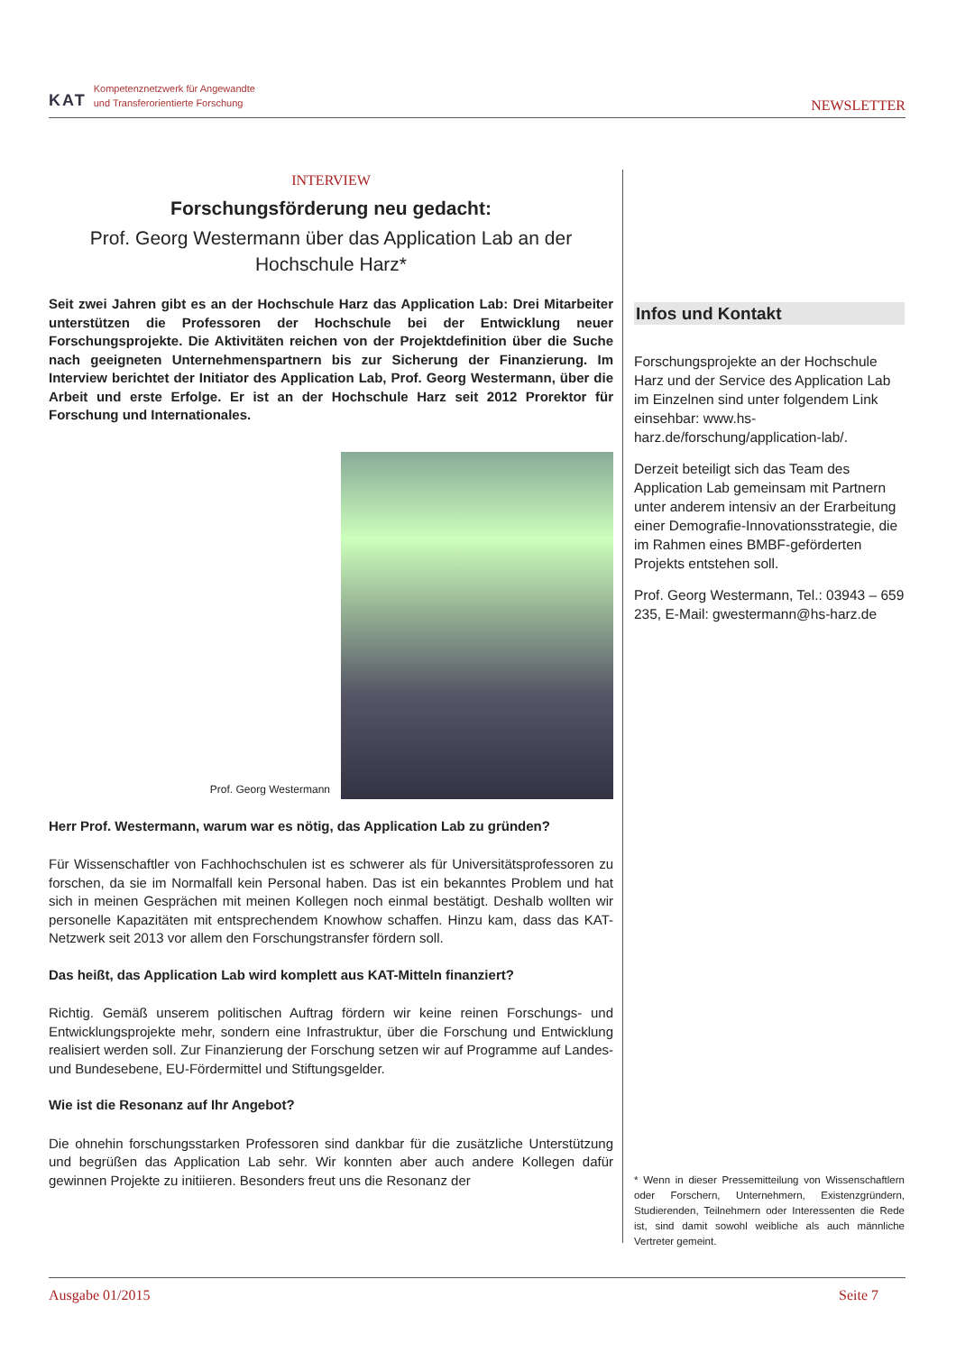KAT Kompetenznetzwerk für Angewandte
und Transferorientierte Forschung
NEWSLETTER
INTERVIEW
Forschungsförderung neu gedacht:
Prof. Georg Westermann über das Application Lab an der Hochschule Harz*
Seit zwei Jahren gibt es an der Hochschule Harz das Application Lab: Drei Mitarbeiter unterstützen die Professoren der Hochschule bei der Entwicklung neuer Forschungsprojekte. Die Aktivitäten reichen von der Projektdefinition über die Suche nach geeigneten Unternehmenspartnern bis zur Sicherung der Finanzierung. Im Interview berichtet der Initiator des Application Lab, Prof. Georg Westermann, über die Arbeit und erste Erfolge. Er ist an der Hochschule Harz seit 2012 Prorektor für Forschung und Internationales.
Prof. Georg Westermann
Herr Prof. Westermann, warum war es nötig, das Application Lab zu gründen?
Für Wissenschaftler von Fachhochschulen ist es schwerer als für Universitätsprofessoren zu forschen, da sie im Normalfall kein Personal haben. Das ist ein bekanntes Problem und hat sich in meinen Gesprächen mit meinen Kollegen noch einmal bestätigt. Deshalb wollten wir personelle Kapazitäten mit entsprechendem Knowhow schaffen. Hinzu kam, dass das KAT-Netzwerk seit 2013 vor allem den Forschungstransfer fördern soll.
Das heißt, das Application Lab wird komplett aus KAT-Mitteln finanziert?
Richtig. Gemäß unserem politischen Auftrag fördern wir keine reinen Forschungs- und Entwicklungsprojekte mehr, sondern eine Infrastruktur, über die Forschung und Entwicklung realisiert werden soll. Zur Finanzierung der Forschung setzen wir auf Programme auf Landes- und Bundesebene, EU-Fördermittel und Stiftungsgelder.
Wie ist die Resonanz auf Ihr Angebot?
Die ohnehin forschungsstarken Professoren sind dankbar für die zusätzliche Unterstützung und begrüßen das Application Lab sehr. Wir konnten aber auch andere Kollegen dafür gewinnen Projekte zu initiieren. Besonders freut uns die Resonanz der
Infos und Kontakt
Forschungsprojekte an der Hochschule Harz und der Service des Application Lab im Einzelnen sind unter folgendem Link einsehbar: www.hs-harz.de/forschung/application-lab/.
Derzeit beteiligt sich das Team des Application Lab gemeinsam mit Partnern unter anderem intensiv an der Erarbeitung einer Demografie-Innovationsstrategie, die im Rahmen eines BMBF-geförderten Projekts entstehen soll.
Prof. Georg Westermann, Tel.: 03943 – 659 235, E-Mail: gwestermann@hs-harz.de
* Wenn in dieser Pressemitteilung von Wissenschaftlern oder Forschern, Unternehmern, Existenzgründern, Studierenden, Teilnehmern oder Interessenten die Rede ist, sind damit sowohl weibliche als auch männliche Vertreter gemeint.
Ausgabe 01/2015 Seite 7